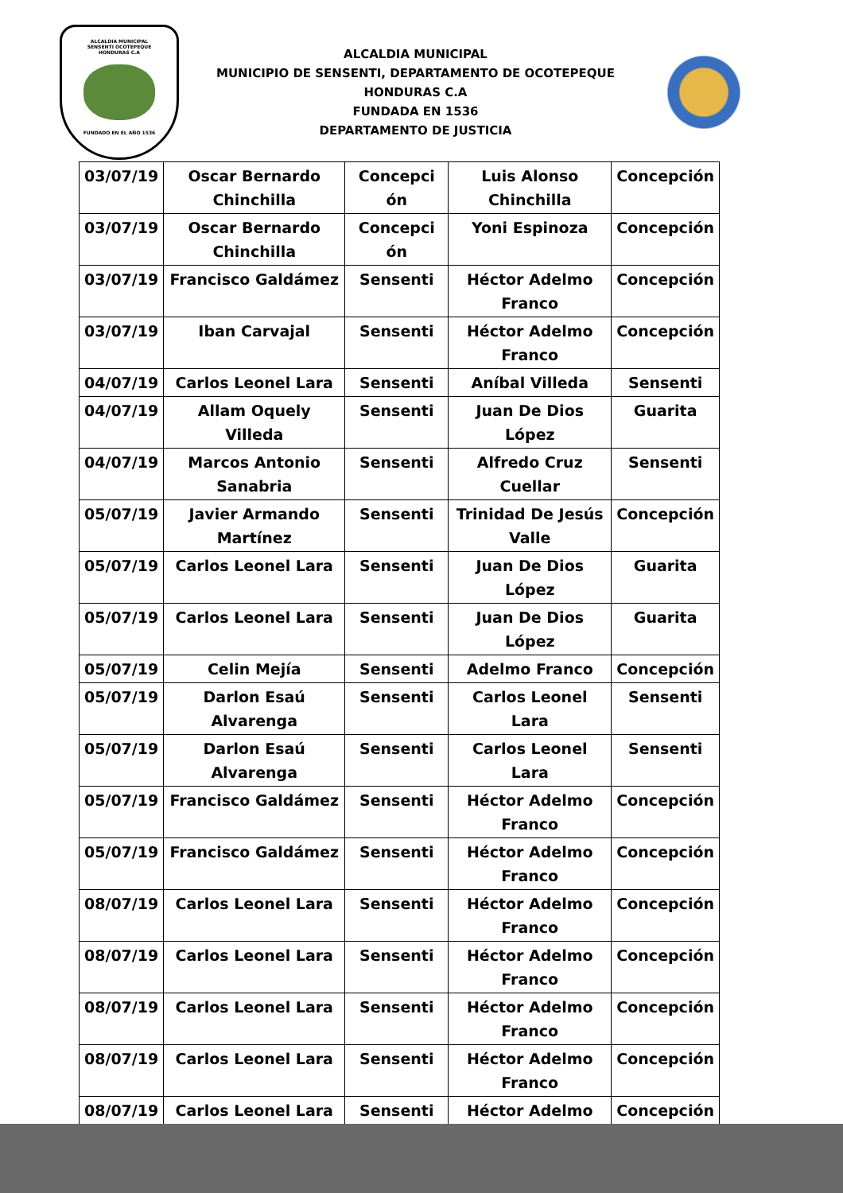ALCALDIA MUNICIPAL
SENSENTI OCOTEPEQUE
HONDURAS C.A
FUNDADO EN EL AÑO 1536
ALCALDIA MUNICIPAL
MUNICIPIO DE SENSENTI, DEPARTAMENTO DE OCOTEPEQUE
HONDURAS C.A
FUNDADA EN 1536
DEPARTAMENTO DE JUSTICIA
| 03/07/19 | Oscar Bernardo Chinchilla | Concepci ón | Luis Alonso Chinchilla | Concepción |
| 03/07/19 | Oscar Bernardo Chinchilla | Concepci ón | Yoni Espinoza | Concepción |
| 03/07/19 | Francisco Galdámez | Sensenti | Héctor Adelmo Franco | Concepción |
| 03/07/19 | Iban Carvajal | Sensenti | Héctor Adelmo Franco | Concepción |
| 04/07/19 | Carlos Leonel Lara | Sensenti | Aníbal Villeda | Sensenti |
| 04/07/19 | Allam Oquely Villeda | Sensenti | Juan De Dios López | Guarita |
| 04/07/19 | Marcos Antonio Sanabria | Sensenti | Alfredo Cruz Cuellar | Sensenti |
| 05/07/19 | Javier Armando Martínez | Sensenti | Trinidad De Jesús Valle | Concepción |
| 05/07/19 | Carlos Leonel Lara | Sensenti | Juan De Dios López | Guarita |
| 05/07/19 | Carlos Leonel Lara | Sensenti | Juan De Dios López | Guarita |
| 05/07/19 | Celin Mejía | Sensenti | Adelmo Franco | Concepción |
| 05/07/19 | Darlon Esaú Alvarenga | Sensenti | Carlos Leonel Lara | Sensenti |
| 05/07/19 | Darlon Esaú Alvarenga | Sensenti | Carlos Leonel Lara | Sensenti |
| 05/07/19 | Francisco Galdámez | Sensenti | Héctor Adelmo Franco | Concepción |
| 05/07/19 | Francisco Galdámez | Sensenti | Héctor Adelmo Franco | Concepción |
| 08/07/19 | Carlos Leonel Lara | Sensenti | Héctor Adelmo Franco | Concepción |
| 08/07/19 | Carlos Leonel Lara | Sensenti | Héctor Adelmo Franco | Concepción |
| 08/07/19 | Carlos Leonel Lara | Sensenti | Héctor Adelmo Franco | Concepción |
| 08/07/19 | Carlos Leonel Lara | Sensenti | Héctor Adelmo Franco | Concepción |
| 08/07/19 | Carlos Leonel Lara | Sensenti | Héctor Adelmo | Concepción |